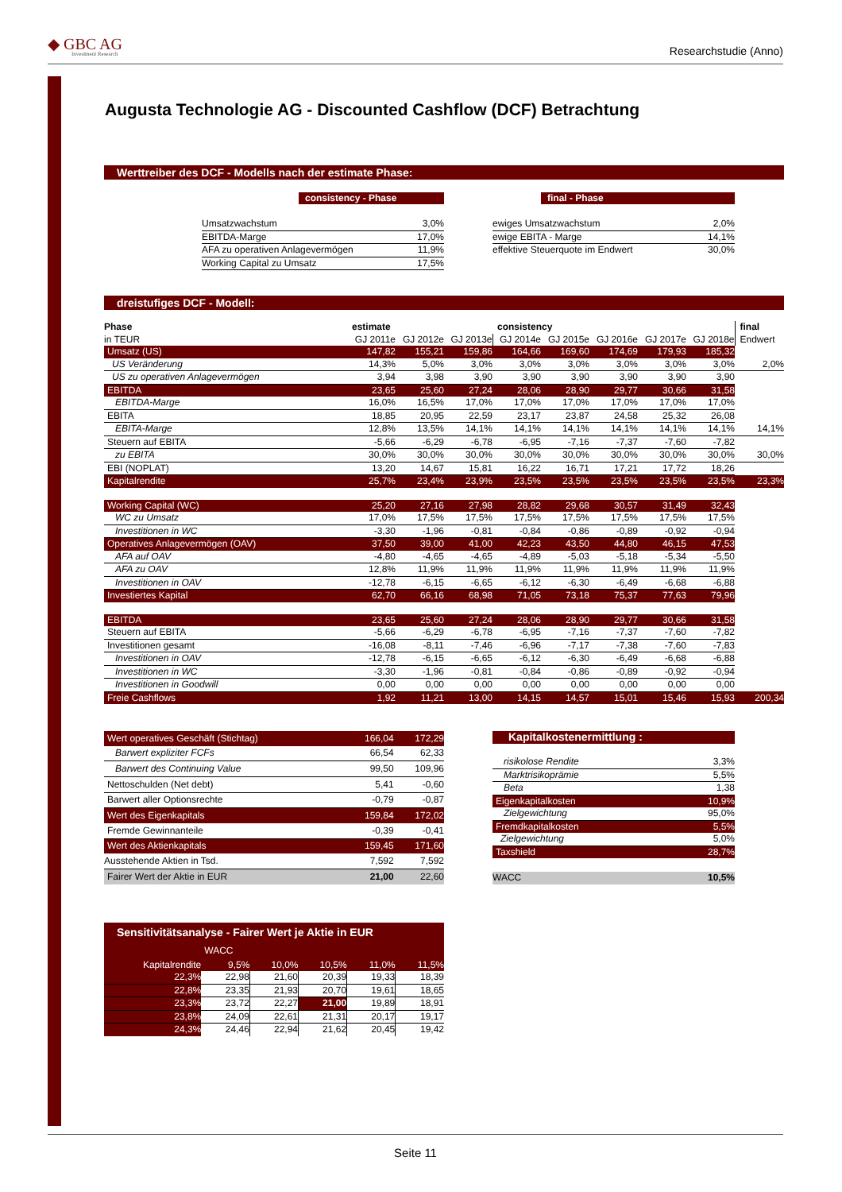◆ GBC AG
Investment Research
Researchstudie (Anno)
Augusta Technologie AG - Discounted Cashflow (DCF) Betrachtung
Werttreiber des DCF - Modells nach der estimate Phase:
consistency - Phase
| Umsatzwachstum | 3,0% |
| EBITDA-Marge | 17,0% |
| AFA zu operativen Anlagevermögen | 11,9% |
| Working Capital zu Umsatz | 17,5% |
final - Phase
| ewiges Umsatzwachstum | 2,0% |
| ewige EBITA - Marge | 14,1% |
| effektive Steuerquote im Endwert | 30,0% |
dreistufiges DCF - Modell:
| Phase | estimate | | | consistency | | | | | final |
| in TEUR | GJ 2011e | GJ 2012e | GJ 2013e | GJ 2014e | GJ 2015e | GJ 2016e | GJ 2017e | GJ 2018e | Endwert |
| Umsatz (US) | 147,82 | 155,21 | 159,86 | 164,66 | 169,60 | 174,69 | 179,93 | 185,32 | |
| US Veränderung | 14,3% | 5,0% | 3,0% | 3,0% | 3,0% | 3,0% | 3,0% | 3,0% | 2,0% |
| US zu operativen Anlagevermögen | 3,94 | 3,98 | 3,90 | 3,90 | 3,90 | 3,90 | 3,90 | 3,90 | |
| EBITDA | 23,65 | 25,60 | 27,24 | 28,06 | 28,90 | 29,77 | 30,66 | 31,58 | |
| EBITDA-Marge | 16,0% | 16,5% | 17,0% | 17,0% | 17,0% | 17,0% | 17,0% | 17,0% | |
| EBITA | 18,85 | 20,95 | 22,59 | 23,17 | 23,87 | 24,58 | 25,32 | 26,08 | |
| EBITA-Marge | 12,8% | 13,5% | 14,1% | 14,1% | 14,1% | 14,1% | 14,1% | 14,1% | 14,1% |
| Steuern auf EBITA | -5,66 | -6,29 | -6,78 | -6,95 | -7,16 | -7,37 | -7,60 | -7,82 | |
| zu EBITA | 30,0% | 30,0% | 30,0% | 30,0% | 30,0% | 30,0% | 30,0% | 30,0% | 30,0% |
| EBI (NOPLAT) | 13,20 | 14,67 | 15,81 | 16,22 | 16,71 | 17,21 | 17,72 | 18,26 | |
| Kapitalrendite | 25,7% | 23,4% | 23,9% | 23,5% | 23,5% | 23,5% | 23,5% | 23,5% | 23,3% |
| Working Capital (WC) | 25,20 | 27,16 | 27,98 | 28,82 | 29,68 | 30,57 | 31,49 | 32,43 | |
| WC zu Umsatz | 17,0% | 17,5% | 17,5% | 17,5% | 17,5% | 17,5% | 17,5% | 17,5% | |
| Investitionen in WC | -3,30 | -1,96 | -0,81 | -0,84 | -0,86 | -0,89 | -0,92 | -0,94 | |
| Operatives Anlagevermögen (OAV) | 37,50 | 39,00 | 41,00 | 42,23 | 43,50 | 44,80 | 46,15 | 47,53 | |
| AFA auf OAV | -4,80 | -4,65 | -4,65 | -4,89 | -5,03 | -5,18 | -5,34 | -5,50 | |
| AFA zu OAV | 12,8% | 11,9% | 11,9% | 11,9% | 11,9% | 11,9% | 11,9% | 11,9% | |
| Investitionen in OAV | -12,78 | -6,15 | -6,65 | -6,12 | -6,30 | -6,49 | -6,68 | -6,88 | |
| Investiertes Kapital | 62,70 | 66,16 | 68,98 | 71,05 | 73,18 | 75,37 | 77,63 | 79,96 | |
| EBITDA | 23,65 | 25,60 | 27,24 | 28,06 | 28,90 | 29,77 | 30,66 | 31,58 | |
| Steuern auf EBITA | -5,66 | -6,29 | -6,78 | -6,95 | -7,16 | -7,37 | -7,60 | -7,82 | |
| Investitionen gesamt | -16,08 | -8,11 | -7,46 | -6,96 | -7,17 | -7,38 | -7,60 | -7,83 | |
| Investitionen in OAV | -12,78 | -6,15 | -6,65 | -6,12 | -6,30 | -6,49 | -6,68 | -6,88 | |
| Investitionen in WC | -3,30 | -1,96 | -0,81 | -0,84 | -0,86 | -0,89 | -0,92 | -0,94 | |
| Investitionen in Goodwill | 0,00 | 0,00 | 0,00 | 0,00 | 0,00 | 0,00 | 0,00 | 0,00 | |
| Freie Cashflows | 1,92 | 11,21 | 13,00 | 14,15 | 14,57 | 15,01 | 15,46 | 15,93 | 200,34 |
| Wert operatives Geschäft (Stichtag) | 166,04 | 172,29 |
| Barwert expliziter FCFs | 66,54 | 62,33 |
| Barwert des Continuing Value | 99,50 | 109,96 |
| Nettoschulden (Net debt) | 5,41 | -0,60 |
| Barwert aller Optionsrechte | -0,79 | -0,87 |
| Wert des Eigenkapitals | 159,84 | 172,02 |
| Fremde Gewinnanteile | -0,39 | -0,41 |
| Wert des Aktienkapitals | 159,45 | 171,60 |
| Ausstehende Aktien in Tsd. | 7,592 | 7,592 |
| Fairer Wert der Aktie in EUR | 21,00 | 22,60 |
| Kapitalkostenermittlung : | |
| risikolose Rendite | 3,3% |
| Marktrisikoprämie | 5,5% |
| Beta | 1,38 |
| Eigenkapitalkosten | 10,9% |
| Zielgewichtung | 95,0% |
| Fremdkapitalkosten | 5,5% |
| Zielgewichtung | 5,0% |
| Taxshield | 28,7% |
| WACC | 10,5% |
| Sensitivitätsanalyse - Fairer Wert je Aktie in EUR | | | | | |
| | WACC | | | | |
| Kapitalrendite | 9,5% | 10,0% | 10,5% | 11,0% | 11,5% |
| 22,3% | 22,98 | 21,60 | 20,39 | 19,33 | 18,39 |
| 22,8% | 23,35 | 21,93 | 20,70 | 19,61 | 18,65 |
| 23,3% | 23,72 | 22,27 | 21,00 | 19,89 | 18,91 |
| 23,8% | 24,09 | 22,61 | 21,31 | 20,17 | 19,17 |
| 24,3% | 24,46 | 22,94 | 21,62 | 20,45 | 19,42 |
Seite 11